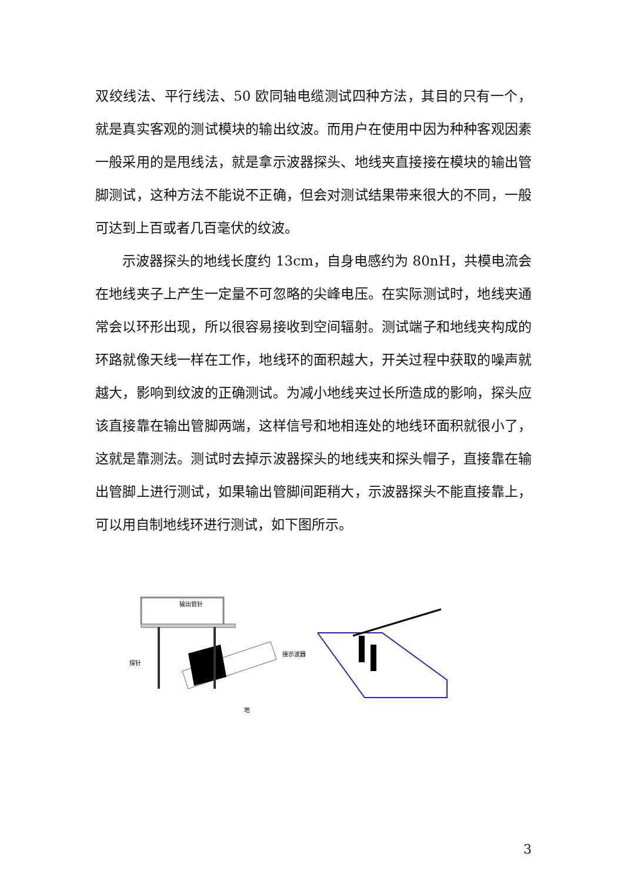双绞线法、平行线法、50 欧同轴电缆测试四种方法，其目的只有一个，就是真实客观的测试模块的输出纹波。而用户在使用中因为种种客观因素一般采用的是甩线法，就是拿示波器探头、地线夹直接接在模块的输出管脚测试，这种方法不能说不正确，但会对测试结果带来很大的不同，一般可达到上百或者几百毫伏的纹波。
示波器探头的地线长度约 13cm，自身电感约为 80nH，共模电流会在地线夹子上产生一定量不可忽略的尖峰电压。在实际测试时，地线夹通常会以环形出现，所以很容易接收到空间辐射。测试端子和地线夹构成的环路就像天线一样在工作，地线环的面积越大，开关过程中获取的噪声就越大，影响到纹波的正确测试。为减小地线夹过长所造成的影响，探头应该直接靠在输出管脚两端，这样信号和地相连处的地线环面积就很小了，这就是靠测法。测试时去掉示波器探头的地线夹和探头帽子，直接靠在输出管脚上进行测试，如果输出管脚间距稍大，示波器探头不能直接靠上，可以用自制地线环进行测试，如下图所示。
输出管针
探针
接示波器
地
3